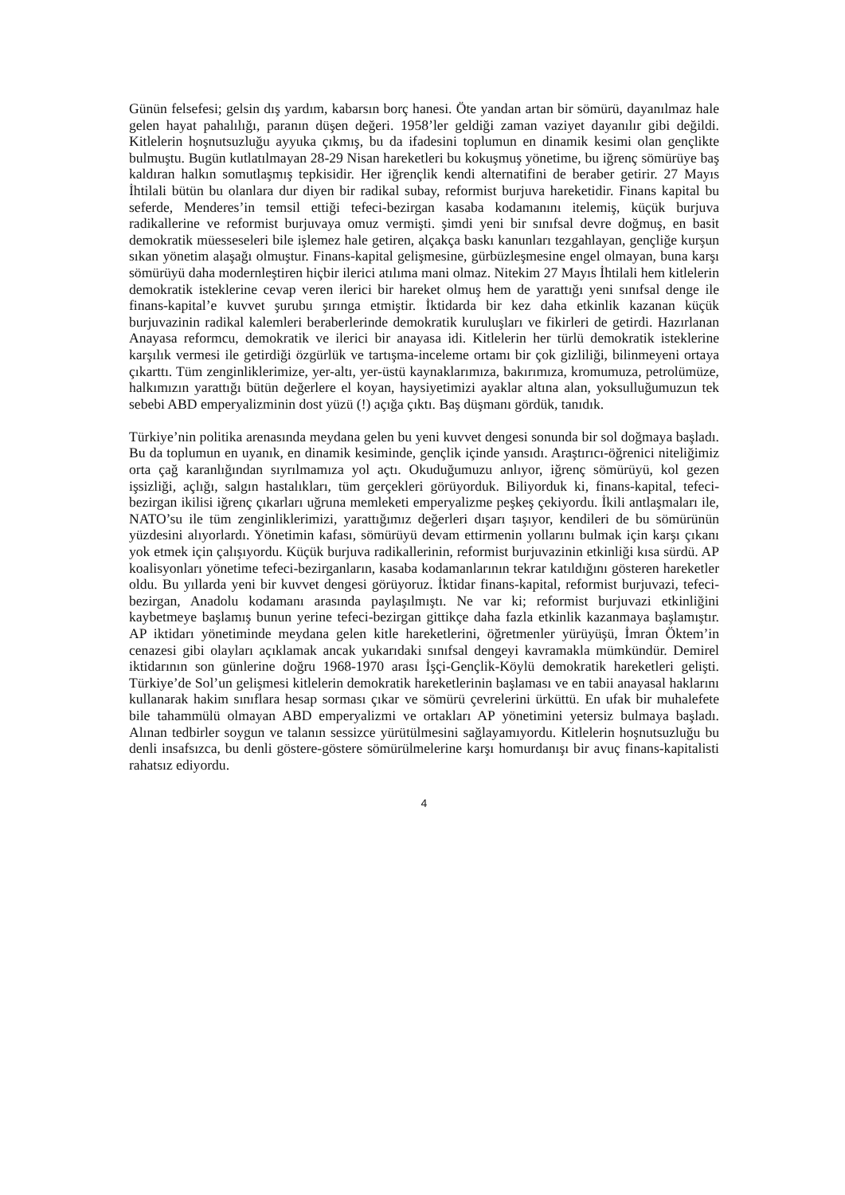Günün felsefesi; gelsin dış yardım, kabarsın borç hanesi. Öte yandan artan bir sömürü, dayanılmaz hale gelen hayat pahalılığı, paranın düşen değeri. 1958’ler geldiği zaman vaziyet dayanılır gibi değildi. Kitlelerin hoşnutsuzluğu ayyuka çıkmış, bu da ifadesini toplumun en dinamik kesimi olan gençlikte bulmuştu. Bugün kutlatılmayan 28-29 Nisan hareketleri bu kokuşmuş yönetime, bu iğrenç sömürüye baş kaldıran halkın somutlaşmış tepkisidir. Her iğrençlik kendi alternatifini de beraber getirir. 27 Mayıs İhtilali bütün bu olanlara dur diyen bir radikal subay, reformist burjuva hareketidir. Finans kapital bu seferde, Menderes’in temsil ettiği tefeci-bezirgan kasaba kodamanını itelemiş, küçük burjuva radikallerine ve reformist burjuvaya omuz vermişti. şimdi yeni bir sınıfsal devre doğmuş, en basit demokratik müesseseleri bile işlemez hale getiren, alçakça baskı kanunları tezgahlayan, gençliğe kurşun sıkan yönetim alaşağı olmuştur. Finans-kapital gelişmesine, gürbüzleşmesine engel olmayan, buna karşı sömürüyü daha modernleştiren hiçbir ilerici atılıma mani olmaz. Nitekim 27 Mayıs İhtilali hem kitlelerin demokratik isteklerine cevap veren ilerici bir hareket olmuş hem de yarattığı yeni sınıfsal denge ile finans-kapital’e kuvvet şurubu şırınga etmiştir. İktidarda bir kez daha etkinlik kazanan küçük burjuvazinin radikal kalemleri beraberlerinde demokratik kuruluşları ve fikirleri de getirdi. Hazırlanan Anayasa reformcu, demokratik ve ilerici bir anayasa idi. Kitlelerin her türlü demokratik isteklerine karşılık vermesi ile getirdiği özgürlük ve tartışma-inceleme ortamı bir çok gizliliği, bilinmeyeni ortaya çıkarttı. Tüm zenginliklerimize, yer-altı, yer-üstü kaynaklarımıza, bakırımıza, kromumuza, petrolümüze, halkımızın yarattığı bütün değerlere el koyan, haysiyetimizi ayaklar altına alan, yoksulluğumuzun tek sebebi ABD emperyalizminin dost yüzü (!) açığa çıktı. Baş düşmanı gördük, tanıdık.
Türkiye’nin politika arenasında meydana gelen bu yeni kuvvet dengesi sonunda bir sol doğmaya başladı. Bu da toplumun en uyanık, en dinamik kesiminde, gençlik içinde yansıdı. Araştırıcı-öğrenici niteliğimiz orta çağ karanlığından sıyrılmamıza yol açtı. Okuduğumuzu anlıyor, iğrenç sömürüyü, kol gezen işsizliği, açlığı, salgın hastalıkları, tüm gerçekleri görüyorduk. Biliyorduk ki, finans-kapital, tefeci-bezirgan ikilisi iğrenç çıkarları uğruna memleketi emperyalizme peşkeş çekiyordu. İkili antlaşmaları ile, NATO’su ile tüm zenginliklerimizi, yarattığımız değerleri dışarı taşıyor, kendileri de bu sömürünün yüzdesini alıyorlardı. Yönetimin kafası, sömürüyü devam ettirmenin yollarını bulmak için karşı çıkanı yok etmek için çalışıyordu. Küçük burjuva radikallerinin, reformist burjuvazinin etkinliği kısa sürdü. AP koalisyonları yönetime tefeci-bezirganların, kasaba kodamanlarının tekrar katıldığını gösteren hareketler oldu. Bu yıllarda yeni bir kuvvet dengesi görüyoruz. İktidar finans-kapital, reformist burjuvazi, tefeci-bezirgan, Anadolu kodamanı arasında paylaşılmıştı. Ne var ki; reformist burjuvazi etkinliğini kaybetmeye başlamış bunun yerine tefeci-bezirgan gittikçe daha fazla etkinlik kazanmaya başlamıştır. AP iktidarı yönetiminde meydana gelen kitle hareketlerini, öğretmenler yürüyüşü, İmran Öktem’in cenazesi gibi olayları açıklamak ancak yukarıdaki sınıfsal dengeyi kavramakla mümkündür. Demirel iktidarının son günlerine doğru 1968-1970 arası İşçi-Gençlik-Köylü demokratik hareketleri gelişti. Türkiye’de Sol’un gelişmesi kitlelerin demokratik hareketlerinin başlaması ve en tabii anayasal haklarını kullanarak hakim sınıflara hesap sorması çıkar ve sömürü çevrelerini ürküttü. En ufak bir muhalefete bile tahammülü olmayan ABD emperyalizmi ve ortakları AP yönetimini yetersiz bulmaya başladı. Alınan tedbirler soygun ve talanın sessizce yürütülmesini sağlayamıyordu. Kitlelerin hoşnutsuzluğu bu denli insafsızca, bu denli göstere-göstere sömürülmelerine karşı homurdanışı bir avuç finans-kapitalisti rahatsız ediyordu.
4